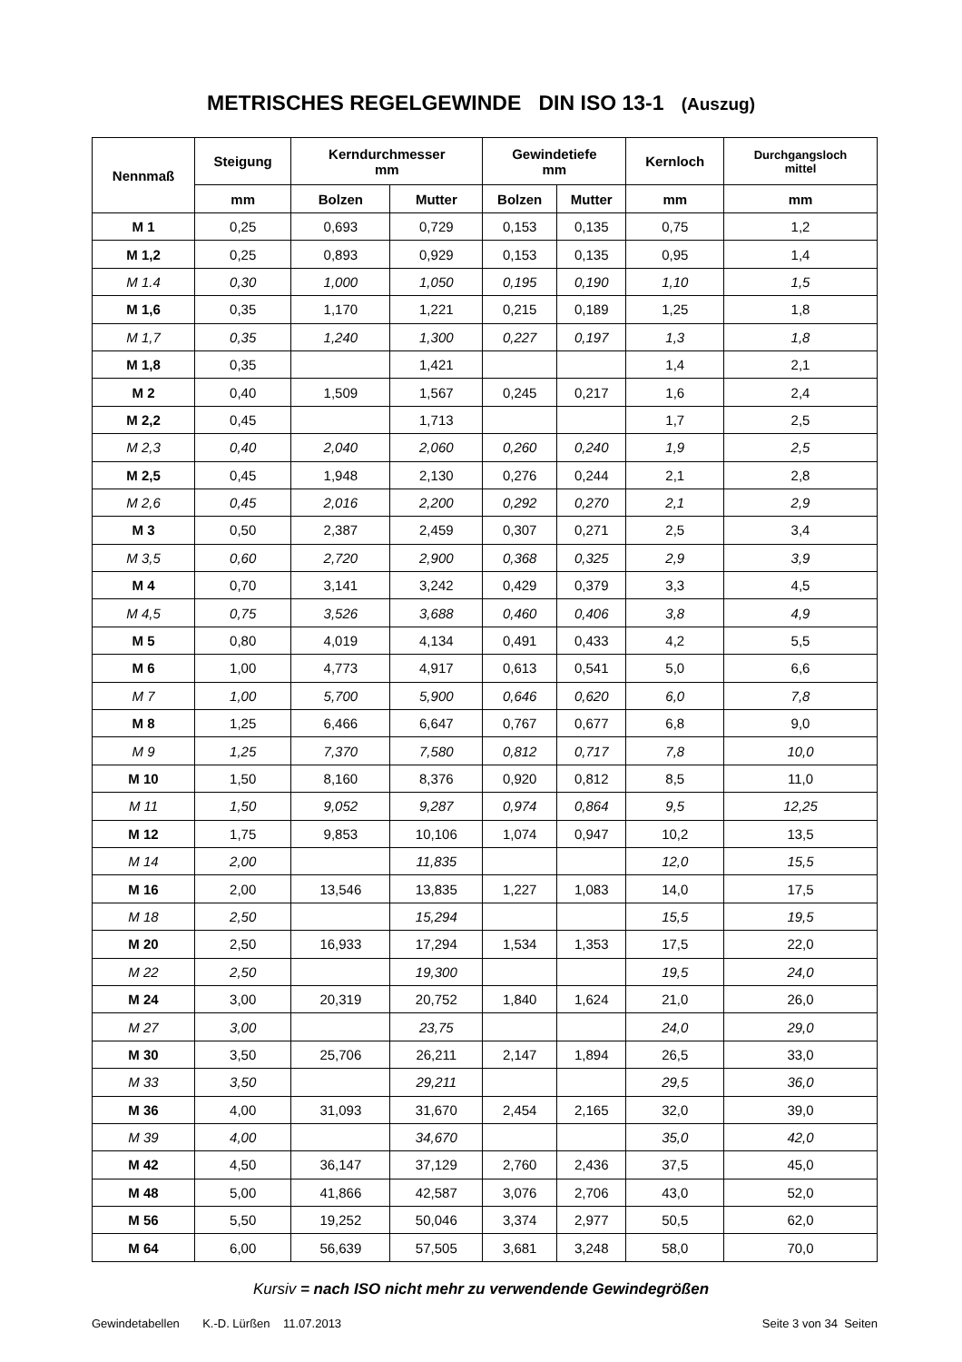METRISCHES REGELGEWINDE DIN ISO 13-1 (Auszug)
| Nennmaß | Steigung | Kerndurchmesser mm | | Gewindetiefe mm | | Kernloch | Durchgangsloch mittel |
| --- | --- | --- | --- | --- | --- | --- | --- |
| | mm | Bolzen | Mutter | Bolzen | Mutter | mm | mm |
| M 1 | 0,25 | 0,693 | 0,729 | 0,153 | 0,135 | 0,75 | 1,2 |
| M 1,2 | 0,25 | 0,893 | 0,929 | 0,153 | 0,135 | 0,95 | 1,4 |
| M 1.4 | 0,30 | 1,000 | 1,050 | 0,195 | 0,190 | 1,10 | 1,5 |
| M 1,6 | 0,35 | 1,170 | 1,221 | 0,215 | 0,189 | 1,25 | 1,8 |
| M 1,7 | 0,35 | 1,240 | 1,300 | 0,227 | 0,197 | 1,3 | 1,8 |
| M 1,8 | 0,35 | | 1,421 | | | 1,4 | 2,1 |
| M 2 | 0,40 | 1,509 | 1,567 | 0,245 | 0,217 | 1,6 | 2,4 |
| M 2,2 | 0,45 | | 1,713 | | | 1,7 | 2,5 |
| M 2,3 | 0,40 | 2,040 | 2,060 | 0,260 | 0,240 | 1,9 | 2,5 |
| M 2,5 | 0,45 | 1,948 | 2,130 | 0,276 | 0,244 | 2,1 | 2,8 |
| M 2,6 | 0,45 | 2,016 | 2,200 | 0,292 | 0,270 | 2,1 | 2,9 |
| M 3 | 0,50 | 2,387 | 2,459 | 0,307 | 0,271 | 2,5 | 3,4 |
| M 3,5 | 0,60 | 2,720 | 2,900 | 0,368 | 0,325 | 2,9 | 3,9 |
| M 4 | 0,70 | 3,141 | 3,242 | 0,429 | 0,379 | 3,3 | 4,5 |
| M 4,5 | 0,75 | 3,526 | 3,688 | 0,460 | 0,406 | 3,8 | 4,9 |
| M 5 | 0,80 | 4,019 | 4,134 | 0,491 | 0,433 | 4,2 | 5,5 |
| M 6 | 1,00 | 4,773 | 4,917 | 0,613 | 0,541 | 5,0 | 6,6 |
| M 7 | 1,00 | 5,700 | 5,900 | 0,646 | 0,620 | 6,0 | 7,8 |
| M 8 | 1,25 | 6,466 | 6,647 | 0,767 | 0,677 | 6,8 | 9,0 |
| M 9 | 1,25 | 7,370 | 7,580 | 0,812 | 0,717 | 7,8 | 10,0 |
| M 10 | 1,50 | 8,160 | 8,376 | 0,920 | 0,812 | 8,5 | 11,0 |
| M 11 | 1,50 | 9,052 | 9,287 | 0,974 | 0,864 | 9,5 | 12,25 |
| M 12 | 1,75 | 9,853 | 10,106 | 1,074 | 0,947 | 10,2 | 13,5 |
| M 14 | 2,00 | | 11,835 | | | 12,0 | 15,5 |
| M 16 | 2,00 | 13,546 | 13,835 | 1,227 | 1,083 | 14,0 | 17,5 |
| M 18 | 2,50 | | 15,294 | | | 15,5 | 19,5 |
| M 20 | 2,50 | 16,933 | 17,294 | 1,534 | 1,353 | 17,5 | 22,0 |
| M 22 | 2,50 | | 19,300 | | | 19,5 | 24,0 |
| M 24 | 3,00 | 20,319 | 20,752 | 1,840 | 1,624 | 21,0 | 26,0 |
| M 27 | 3,00 | | 23,75 | | | 24,0 | 29,0 |
| M 30 | 3,50 | 25,706 | 26,211 | 2,147 | 1,894 | 26,5 | 33,0 |
| M 33 | 3,50 | | 29,211 | | | 29,5 | 36,0 |
| M 36 | 4,00 | 31,093 | 31,670 | 2,454 | 2,165 | 32,0 | 39,0 |
| M 39 | 4,00 | | 34,670 | | | 35,0 | 42,0 |
| M 42 | 4,50 | 36,147 | 37,129 | 2,760 | 2,436 | 37,5 | 45,0 |
| M 48 | 5,00 | 41,866 | 42,587 | 3,076 | 2,706 | 43,0 | 52,0 |
| M 56 | 5,50 | 19,252 | 50,046 | 3,374 | 2,977 | 50,5 | 62,0 |
| M 64 | 6,00 | 56,639 | 57,505 | 3,681 | 3,248 | 58,0 | 70,0 |
Kursiv = nach ISO nicht mehr zu verwendende Gewindegrößen
Gewindetabellen K.-D. Lürßen 11.07.2013 Seite 3 von 34 Seiten